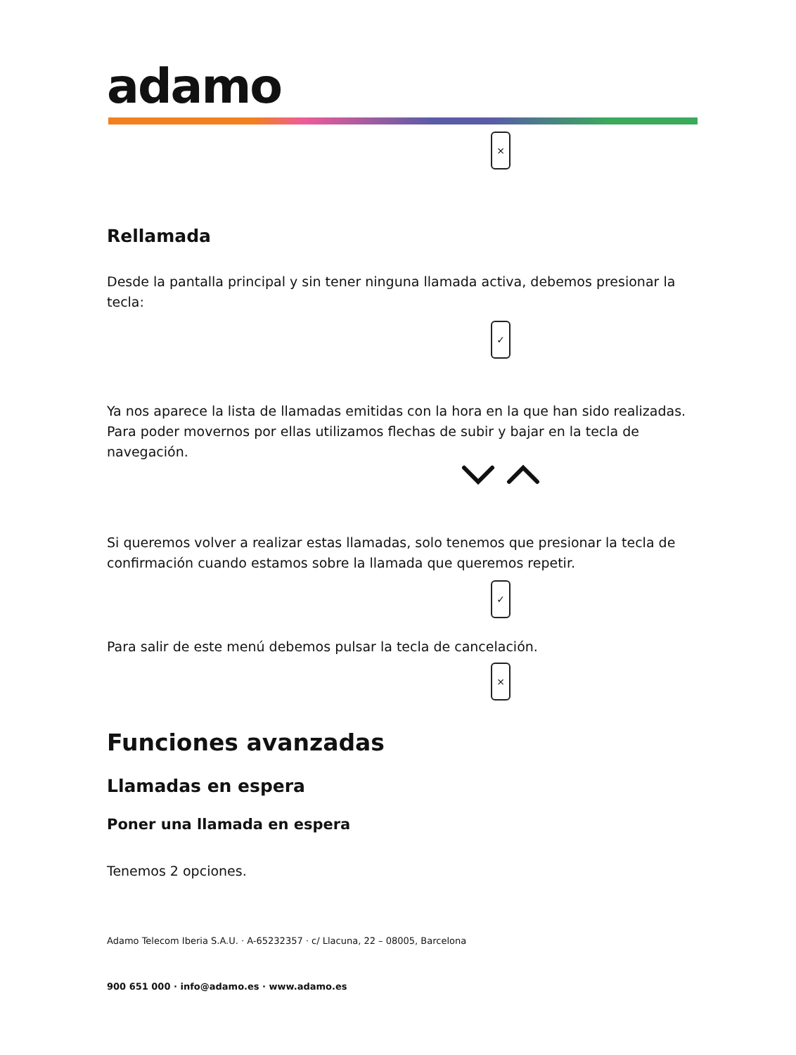adamo
×
Rellamada
Desde la pantalla principal y sin tener ninguna llamada activa, debemos presionar la tecla:
✓
Ya nos aparece la lista de llamadas emitidas con la hora en la que han sido realizadas.
Para poder movernos por ellas utilizamos flechas de subir y bajar en la tecla de navegación.
Si queremos volver a realizar estas llamadas, solo tenemos que presionar la tecla de confirmación cuando estamos sobre la llamada que queremos repetir.
✓
Para salir de este menú debemos pulsar la tecla de cancelación.
×
Funciones avanzadas
Llamadas en espera
Poner una llamada en espera
Tenemos 2 opciones.
Adamo Telecom Iberia S.A.U. · A-65232357 · c/ Llacuna, 22 – 08005, Barcelona
900 651 000 · info@adamo.es · www.adamo.es